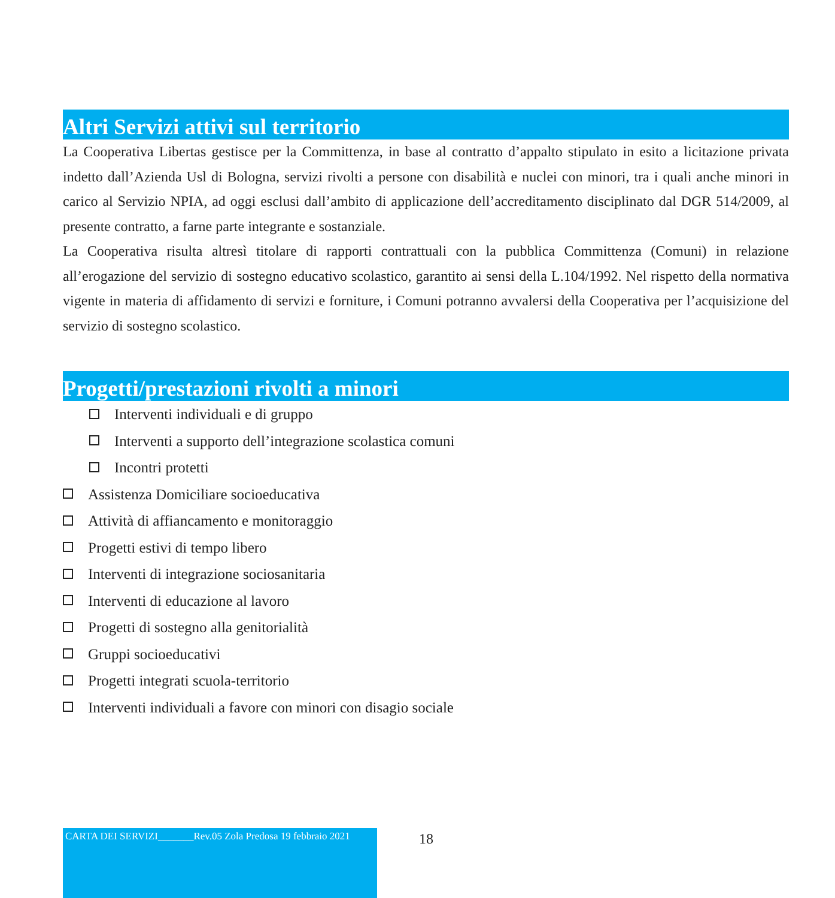Altri Servizi attivi sul territorio
La Cooperativa Libertas gestisce per la Committenza, in base al contratto d’appalto stipulato in esito a licitazione privata indetto dall’Azienda Usl di Bologna, servizi rivolti a persone con disabilità e nuclei con minori, tra i quali anche minori in carico al Servizio NPIA, ad oggi esclusi dall’ambito di applicazione dell’accreditamento disciplinato dal DGR 514/2009, al presente contratto, a farne parte integrante e sostanziale.
La Cooperativa risulta altresì titolare di rapporti contrattuali con la pubblica Committenza (Comuni) in relazione all’erogazione del servizio di sostegno educativo scolastico, garantito ai sensi della L.104/1992. Nel rispetto della normativa vigente in materia di affidamento di servizi e forniture, i Comuni potranno avvalersi della Cooperativa per l’acquisizione del servizio di sostegno scolastico.
Progetti/prestazioni rivolti a minori
Interventi individuali e di gruppo
Interventi a supporto dell’integrazione scolastica comuni
Incontri protetti
Assistenza Domiciliare socioeducativa
Attività di affiancamento e monitoraggio
Progetti estivi di tempo libero
Interventi di integrazione sociosanitaria
Interventi di educazione al lavoro
Progetti di sostegno alla genitorialità
Gruppi socioeducativi
Progetti integrati scuola-territorio
Interventi individuali a favore con minori con disagio sociale
CARTA DEI SERVIZI_______Rev.05 Zola Predosa 19 febbraio 2021
18